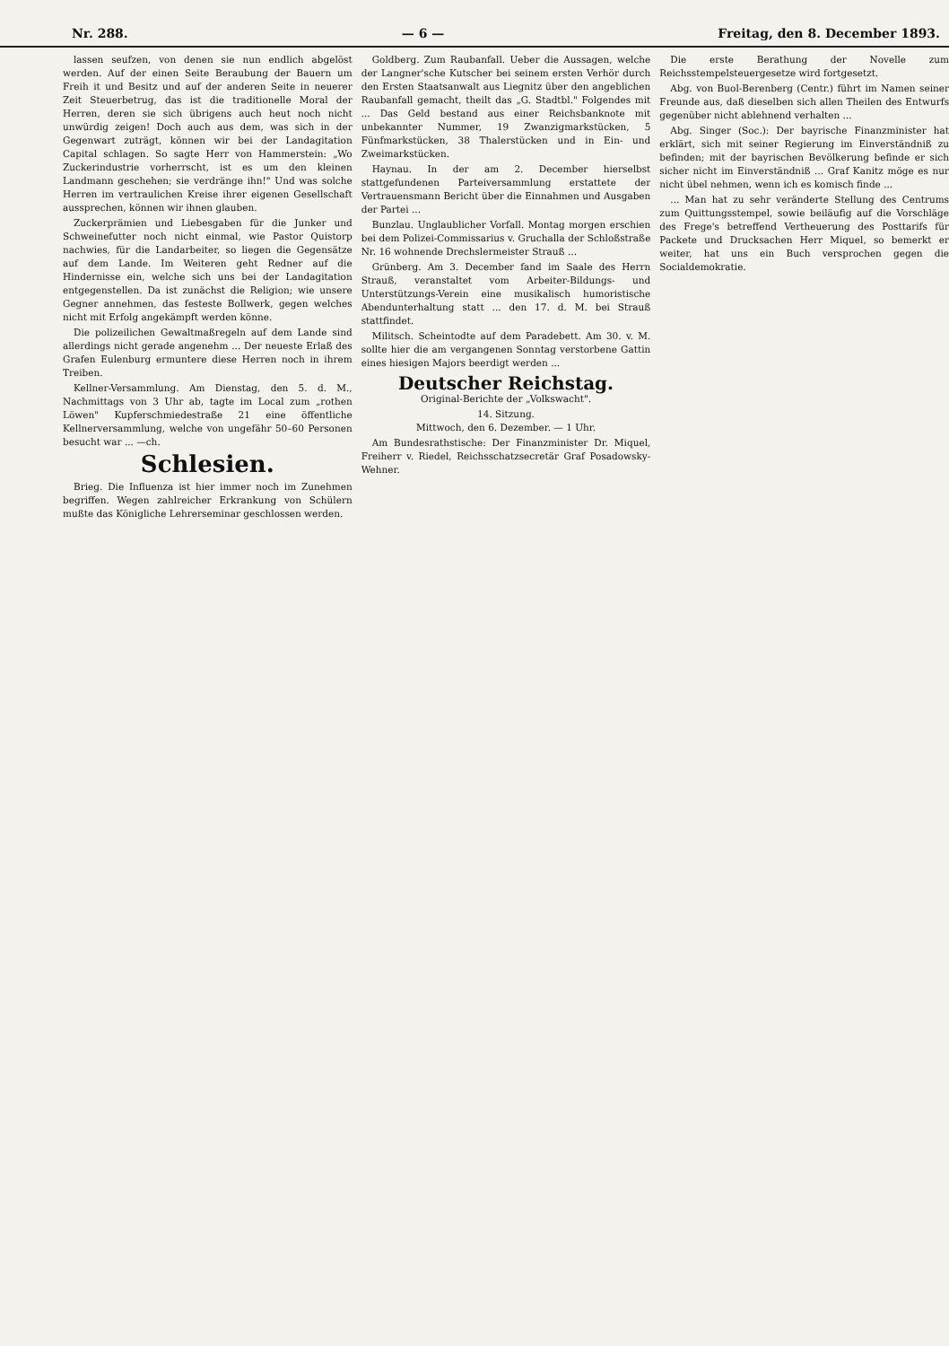Nr. 288. — 6 — Freitag, den 8. December 1893.
lassen seufzen, von denen sie nun endlich abgelöst werden. Auf der einen Seite Beraubung der Bauern um Freih it und Besitz und auf der anderen Seite in neuerer Zeit Steuerbetrug, das ist die traditionelle Moral der Herren, deren sie sich übrigens auch heut noch nicht unwürdig zeigen! Doch auch aus dem, was sich in der Gegenwart zuträgt, können wir bei der Landagitation Capital schlagen. So sagte Herr von Hammerstein: „Wo Zuckerindustrie vorherrscht, ist es um den kleinen Landmann geschehen; sie verdränge ihn!" Und was solche Herren im vertraulichen Kreise ihrer eigenen Gesellschaft aussprechen, können wir ihnen glauben.
Zuckerprämien und Liebesgaben für die Junker und Schweinefutter noch nicht einmal, wie Pastor Quistorp nachwies, für die Landarbeiter, so liegen die Gegensätze auf dem Lande. Im Weiteren geht Redner auf die Hindernisse ein, welche sich uns bei der Landagitation entgegenstellen. Da ist zunächst die Religion; wie unsere Gegner annehmen, das festeste Bollwerk, gegen welches nicht mit Erfolg angekämpft werden könne.
Die polizeilichen Gewaltmaßregeln auf dem Lande sind allerdings nicht gerade angenehm ... Der neueste Erlaß des Grafen Eulenburg ermuntere diese Herren noch in ihrem Treiben.
Kellner-Versammlung. Am Dienstag, den 5. d. M., Nachmittags von 3 Uhr ab, tagte im Local zum „rothen Löwen" Kupferschmiedestraße 21 eine öffentliche Kellnerversammlung, welche von ungefähr 50–60 Personen besucht war ... —ch.
Schlesien.
Brieg. Die Influenza ist hier immer noch im Zunehmen begriffen. Wegen zahlreicher Erkrankung von Schülern mußte das Königliche Lehrerseminar geschlossen werden.
Goldberg. Zum Raubanfall. Ueber die Aussagen, welche der Langner'sche Kutscher bei seinem ersten Verhör durch den Ersten Staatsanwalt aus Liegnitz über den angeblichen Raubanfall gemacht, theilt das „G. Stadtbl." Folgendes mit ... Das Geld bestand aus einer Reichsbanknote mit unbekannter Nummer, 19 Zwanzigmarkstücken, 5 Fünfmarkstücken, 38 Thalerstücken und in Ein- und Zweimarkstücken.
Haynau. In der am 2. December hierselbst stattgefundenen Parteiversammlung erstattete der Vertrauensmann Bericht über die Einnahmen und Ausgaben der Partei ...
Bunzlau. Unglaublicher Vorfall. Montag morgen erschien bei dem Polizei-Commissarius v. Gruchalla der Schloßstraße Nr. 16 wohnende Drechslermeister Strauß ...
Grünberg. Am 3. December fand im Saale des Herrn Strauß, veranstaltet vom Arbeiter-Bildungs- und Unterstützungs-Verein eine musikalisch humoristische Abendunterhaltung statt ... den 17. d. M. bei Strauß stattfindet.
Militsch. Scheintodte auf dem Paradebett. Am 30. v. M. sollte hier die am vergangenen Sonntag verstorbene Gattin eines hiesigen Majors beerdigt werden ...
Deutscher Reichstag.
Original-Berichte der „Volkswacht".
14. Sitzung.
Mittwoch, den 6. Dezember. — 1 Uhr.
Am Bundesrathstische: Der Finanzminister Dr. Miquel, Freiherr v. Riedel, Reichsschatzsecretär Graf Posadowsky-Wehner.
Die erste Berathung der Novelle zum Reichsstempelsteuergesetze wird fortgesetzt.
Abg. von Buol-Berenberg (Centr.) führt im Namen seiner Freunde aus, daß dieselben sich allen Theilen des Entwurfs gegenüber nicht ablehnend verhalten ...
Abg. Singer (Soc.): Der bayrische Finanzminister hat erklärt, sich mit seiner Regierung im Einverständniß zu befinden; mit der bayrischen Bevölkerung befinde er sich sicher nicht im Einverständniß ... Graf Kanitz möge es nur nicht übel nehmen, wenn ich es komisch finde ...
... Man hat zu sehr veränderte Stellung des Centrums zum Quittungsstempel, sowie beiläufig auf die Vorschläge des Frege's betreffend Vertheuerung des Posttarifs für Packete und Drucksachen Herr Miquel, so bemerkt er weiter, hat uns ein Buch versprochen gegen die Socialdemokratie.